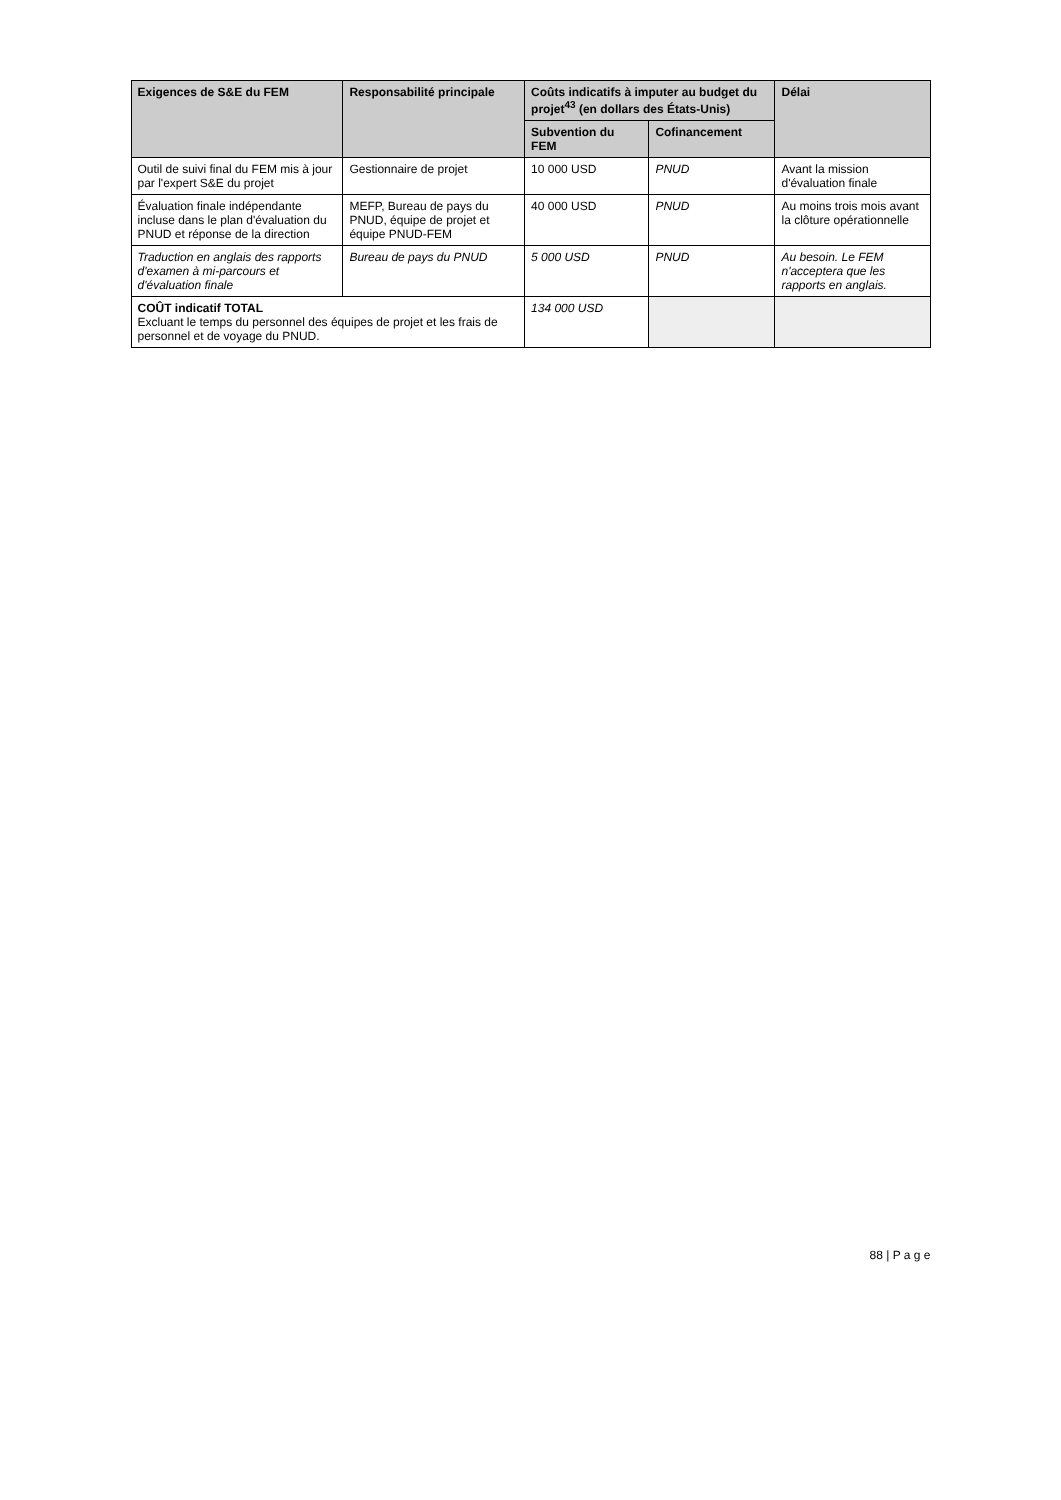| Exigences de S&E du FEM | Responsabilité principale | Coûts indicatifs à imputer au budget du projet<sup>43</sup> (en dollars des États-Unis) | | Délai |
| --- | --- | --- | --- | --- |
| | | Subvention du FEM | Cofinancement | |
| Outil de suivi final du FEM mis à jour par l'expert S&E du projet | Gestionnaire de projet | 10 000 USD | PNUD | Avant la mission d'évaluation finale |
| Évaluation finale indépendante incluse dans le plan d'évaluation du PNUD et réponse de la direction | MEFP, Bureau de pays du PNUD, équipe de projet et équipe PNUD-FEM | 40 000 USD | PNUD | Au moins trois mois avant la clôture opérationnelle |
| Traduction en anglais des rapports d'examen à mi-parcours et d'évaluation finale | Bureau de pays du PNUD | 5 000 USD | PNUD | Au besoin. Le FEM n'acceptera que les rapports en anglais. |
| COÛT indicatif TOTAL Excluant le temps du personnel des équipes de projet et les frais de personnel et de voyage du PNUD. | | 134 000 USD | | |
88 | P a g e